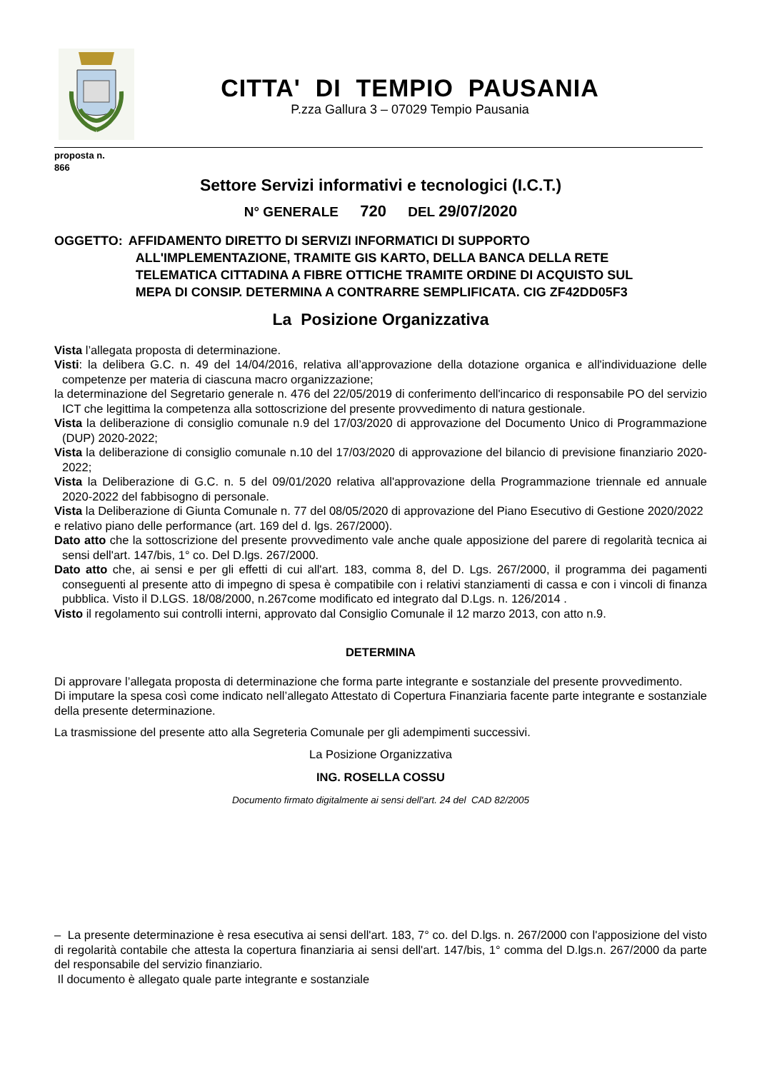CITTA' DI TEMPIO PAUSANIA
P.zza Gallura 3 – 07029 Tempio Pausania
proposta n.
866
Settore Servizi informativi e tecnologici (I.C.T.)
N° GENERALE 720 DEL 29/07/2020
OGGETTO: AFFIDAMENTO DIRETTO DI SERVIZI INFORMATICI DI SUPPORTO
ALL'IMPLEMENTAZIONE, TRAMITE GIS KARTO, DELLA BANCA DELLA RETE
TELEMATICA CITTADINA A FIBRE OTTICHE TRAMITE ORDINE DI ACQUISTO SUL
MEPA DI CONSIP. DETERMINA A CONTRARRE SEMPLIFICATA. CIG ZF42DD05F3
La Posizione Organizzativa
Vista l’allegata proposta di determinazione.
Visti: la delibera G.C. n. 49 del 14/04/2016, relativa all’approvazione della dotazione organica e all'individuazione delle competenze per materia di ciascuna macro organizzazione;
la determinazione del Segretario generale n. 476 del 22/05/2019 di conferimento dell'incarico di responsabile PO del servizio ICT che legittima la competenza alla sottoscrizione del presente provvedimento di natura gestionale.
Vista la deliberazione di consiglio comunale n.9 del 17/03/2020 di approvazione del Documento Unico di Programmazione (DUP) 2020-2022;
Vista la deliberazione di consiglio comunale n.10 del 17/03/2020 di approvazione del bilancio di previsione finanziario 2020-2022;
Vista la Deliberazione di G.C. n. 5 del 09/01/2020 relativa all'approvazione della Programmazione triennale ed annuale 2020-2022 del fabbisogno di personale.
Vista la Deliberazione di Giunta Comunale n. 77 del 08/05/2020 di approvazione del Piano Esecutivo di Gestione 2020/2022 e relativo piano delle performance (art. 169 del d. lgs. 267/2000).
Dato atto che la sottoscrizione del presente provvedimento vale anche quale apposizione del parere di regolarità tecnica ai sensi dell'art. 147/bis, 1° co. Del D.lgs. 267/2000.
Dato atto che, ai sensi e per gli effetti di cui all'art. 183, comma 8, del D. Lgs. 267/2000, il programma dei pagamenti conseguenti al presente atto di impegno di spesa è compatibile con i relativi stanziamenti di cassa e con i vincoli di finanza pubblica. Visto il D.LGS. 18/08/2000, n.267come modificato ed integrato dal D.Lgs. n. 126/2014 .
Visto il regolamento sui controlli interni, approvato dal Consiglio Comunale il 12 marzo 2013, con atto n.9.
DETERMINA
Di approvare l’allegata proposta di determinazione che forma parte integrante e sostanziale del presente provvedimento.
Di imputare la spesa così come indicato nell’allegato Attestato di Copertura Finanziaria facente parte integrante e sostanziale della presente determinazione.
La trasmissione del presente atto alla Segreteria Comunale per gli adempimenti successivi.
La Posizione Organizzativa
ING. ROSELLA COSSU
Documento firmato digitalmente ai sensi dell'art. 24 del CAD 82/2005
– La presente determinazione è resa esecutiva ai sensi dell'art. 183, 7° co. del D.lgs. n. 267/2000 con l'apposizione del visto di regolarità contabile che attesta la copertura finanziaria ai sensi dell'art. 147/bis, 1° comma del D.lgs.n. 267/2000 da parte del responsabile del servizio finanziario.
Il documento è allegato quale parte integrante e sostanziale